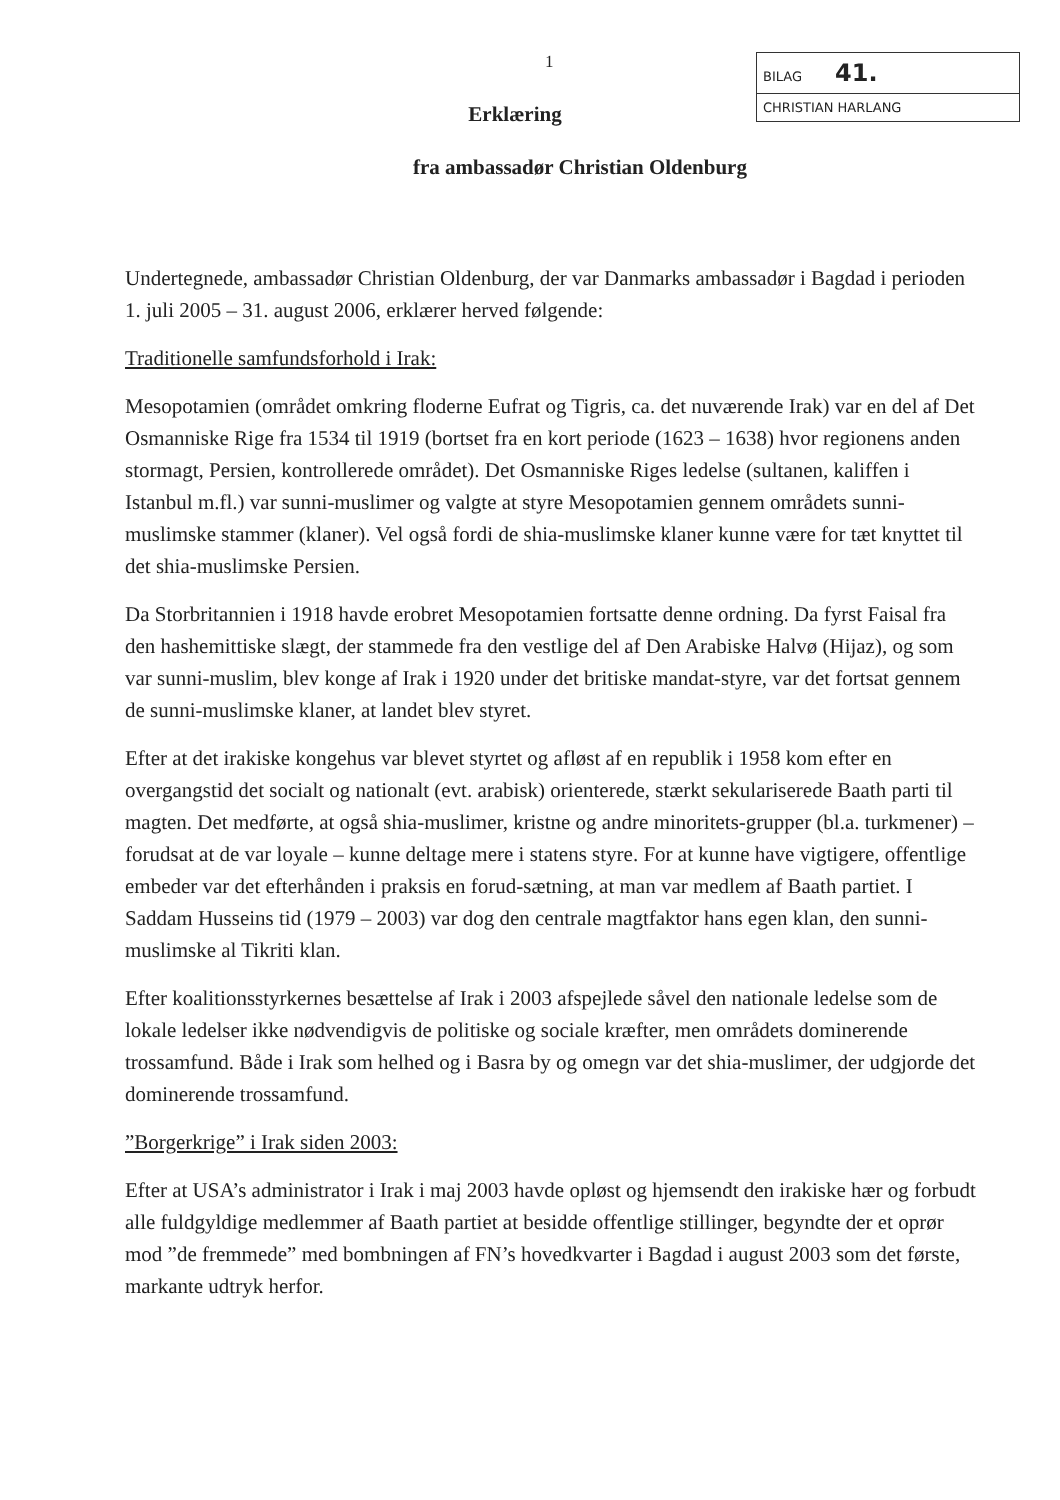1
BILAG 41.
CHRISTIAN HARLANG
Erklæring
fra ambassadør Christian Oldenburg
Undertegnede, ambassadør Christian Oldenburg, der var Danmarks ambassadør i Bagdad i perioden 1. juli 2005 – 31. august 2006, erklærer herved følgende:
Traditionelle samfundsforhold i Irak:
Mesopotamien (området omkring floderne Eufrat og Tigris, ca. det nuværende Irak) var en del af Det Osmanniske Rige fra 1534 til 1919 (bortset fra en kort periode (1623 – 1638) hvor regionens anden stormagt, Persien, kontrollerede området). Det Osmanniske Riges ledelse (sultanen, kaliffen i Istanbul m.fl.) var sunni-muslimer og valgte at styre Mesopotamien gennem områdets sunni-muslimske stammer (klaner). Vel også fordi de shia-muslimske klaner kunne være for tæt knyttet til det shia-muslimske Persien.
Da Storbritannien i 1918 havde erobret Mesopotamien fortsatte denne ordning. Da fyrst Faisal fra den hashemittiske slægt, der stammede fra den vestlige del af Den Arabiske Halvø (Hijaz), og som var sunni-muslim, blev konge af Irak i 1920 under det britiske mandat-styre, var det fortsat gennem de sunni-muslimske klaner, at landet blev styret.
Efter at det irakiske kongehus var blevet styrtet og afløst af en republik i 1958 kom efter en overgangstid det socialt og nationalt (evt. arabisk) orienterede, stærkt sekulariserede Baath parti til magten. Det medførte, at også shia-muslimer, kristne og andre minoritets-grupper (bl.a. turkmener) – forudsat at de var loyale – kunne deltage mere i statens styre. For at kunne have vigtigere, offentlige embeder var det efterhånden i praksis en forud-sætning, at man var medlem af Baath partiet. I Saddam Husseins tid (1979 – 2003) var dog den centrale magtfaktor hans egen klan, den sunni-muslimske al Tikriti klan.
Efter koalitionsstyrkernes besættelse af Irak i 2003 afspejlede såvel den nationale ledelse som de lokale ledelser ikke nødvendigvis de politiske og sociale kræfter, men områdets dominerende trossamfund. Både i Irak som helhed og i Basra by og omegn var det shia-muslimer, der udgjorde det dominerende trossamfund.
”Borgerkrige” i Irak siden 2003:
Efter at USA’s administrator i Irak i maj 2003 havde opløst og hjemsendt den irakiske hær og forbudt alle fuldgyldige medlemmer af Baath partiet at besidde offentlige stillinger, begyndte der et oprør mod ”de fremmede” med bombningen af FN’s hovedkvarter i Bagdad i august 2003 som det første, markante udtryk herfor.